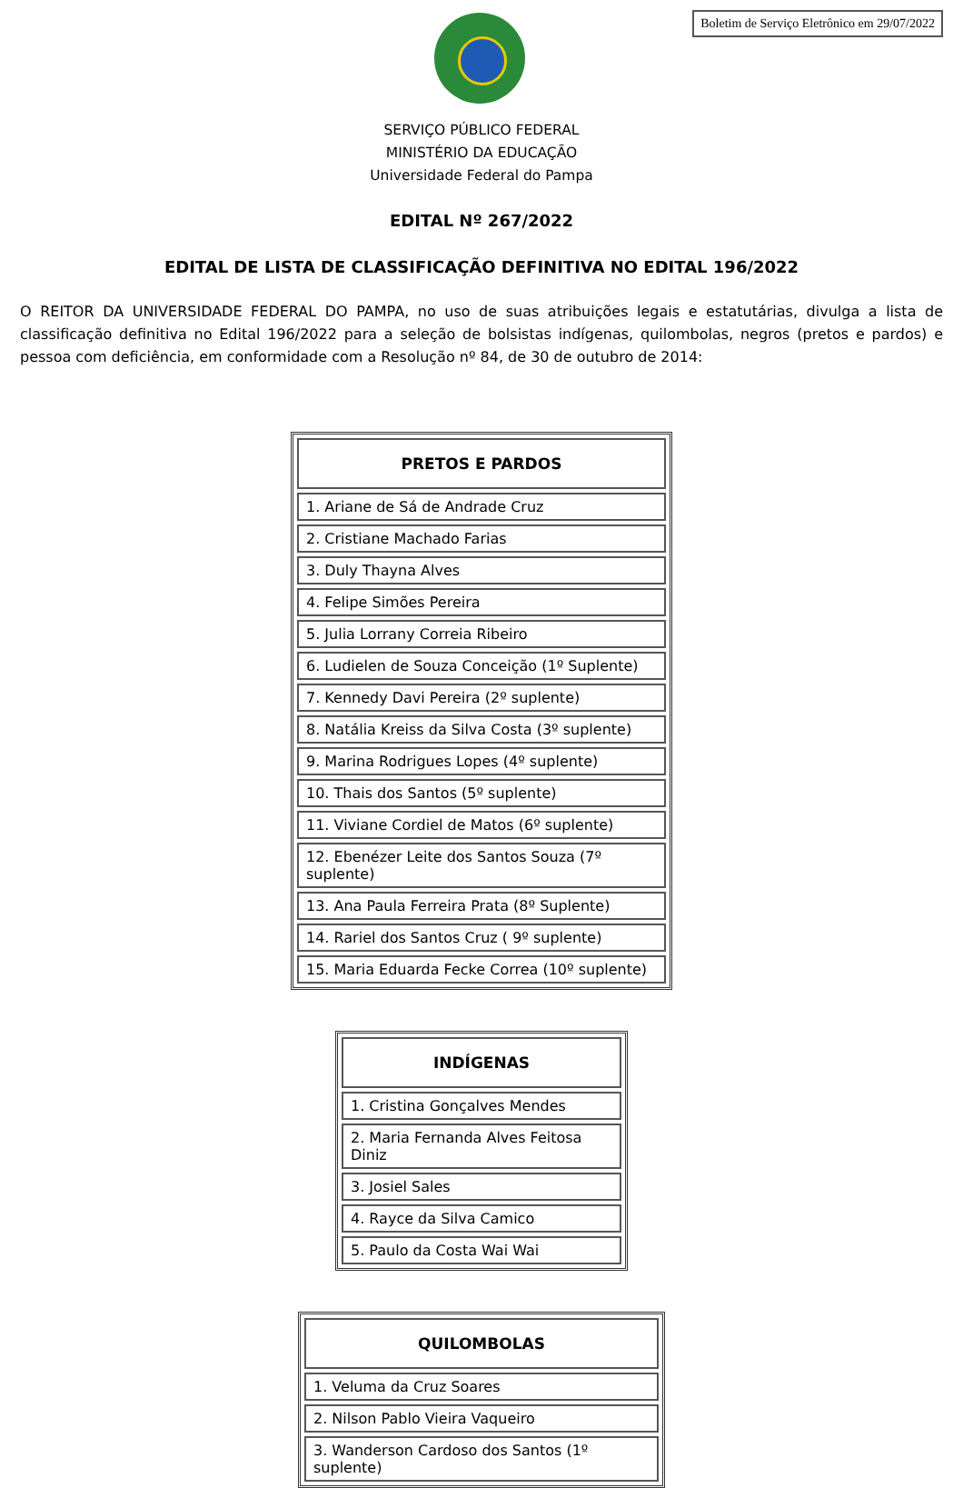Boletim de Serviço Eletrônico em 29/07/2022
SERVIÇO PÚBLICO FEDERAL
MINISTÉRIO DA EDUCAÇÃO
Universidade Federal do Pampa
EDITAL Nº 267/2022
EDITAL DE LISTA DE CLASSIFICAÇÃO DEFINITIVA NO EDITAL 196/2022
O REITOR DA UNIVERSIDADE FEDERAL DO PAMPA, no uso de suas atribuições legais e estatutárias, divulga a lista de classificação definitiva no Edital 196/2022 para a seleção de bolsistas indígenas, quilombolas, negros (pretos e pardos) e pessoa com deficiência, em conformidade com a Resolução nº 84, de 30 de outubro de 2014:
| PRETOS E PARDOS |
| --- |
| 1. Ariane de Sá de Andrade Cruz |
| 2. Cristiane Machado Farias |
| 3. Duly Thayna Alves |
| 4. Felipe Simões Pereira |
| 5. Julia Lorrany Correia Ribeiro |
| 6. Ludielen de Souza Conceição (1º Suplente) |
| 7. Kennedy Davi Pereira (2º suplente) |
| 8. Natália Kreiss da Silva Costa (3º suplente) |
| 9. Marina Rodrigues Lopes (4º suplente) |
| 10. Thais dos Santos (5º suplente) |
| 11. Viviane Cordiel de Matos (6º suplente) |
| 12. Ebenézer Leite dos Santos Souza (7º suplente) |
| 13. Ana Paula Ferreira Prata (8º Suplente) |
| 14. Rariel dos Santos Cruz ( 9º suplente) |
| 15. Maria Eduarda Fecke Correa (10º suplente) |
| INDÍGENAS |
| --- |
| 1. Cristina Gonçalves Mendes |
| 2. Maria Fernanda Alves Feitosa Diniz |
| 3. Josiel Sales |
| 4. Rayce da Silva Camico |
| 5. Paulo da Costa Wai Wai |
| QUILOMBOLAS |
| --- |
| 1. Veluma da Cruz Soares |
| 2. Nilson Pablo Vieira Vaqueiro |
| 3. Wanderson Cardoso dos Santos (1º suplente) |